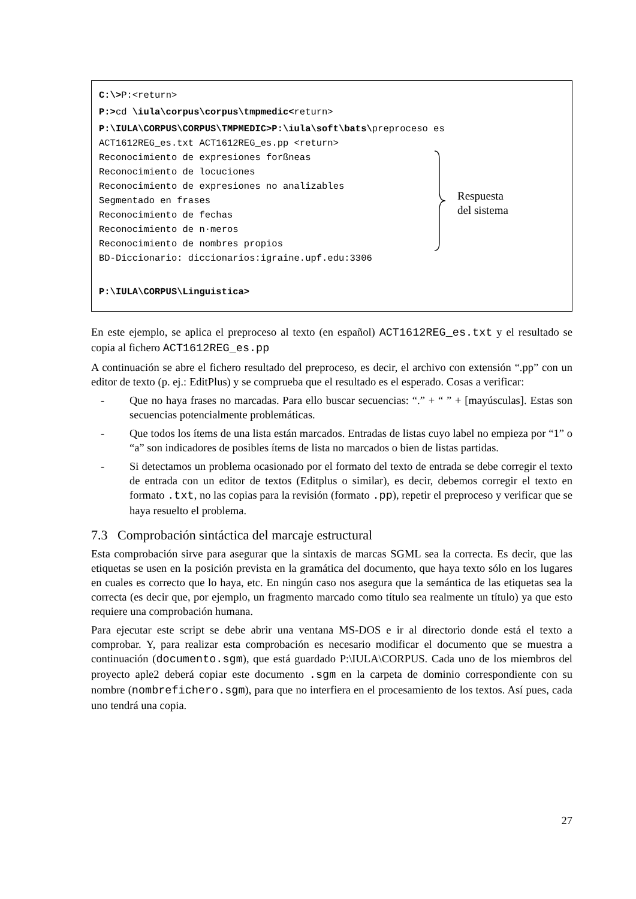C:\>P:<return>
P:>cd \iula\corpus\corpus\tmpmedic<return>
P:\IULA\CORPUS\CORPUS\TMPMEDIC>P:\iula\soft\bats\preproceso es
ACT1612REG_es.txt ACT1612REG_es.pp <return>
Reconocimiento de expresiones forßneas
Reconocimiento de locuciones
Reconocimiento de expresiones no analizables
Segmentado en frases
Reconocimiento de fechas
Reconocimiento de n·meros
Reconocimiento de nombres propios
BD-Diccionario: diccionarios:igraine.upf.edu:3306
P:\IULA\CORPUS\Linguistica>
Respuesta
del sistema
En este ejemplo, se aplica el preproceso al texto (en español) ACT1612REG_es.txt y el resultado se copia al fichero ACT1612REG_es.pp
A continuación se abre el fichero resultado del preproceso, es decir, el archivo con extensión “.pp” con un editor de texto (p. ej.: EditPlus) y se comprueba que el resultado es el esperado. Cosas a verificar:
- Que no haya frases no marcadas. Para ello buscar secuencias: “.” + “ ” + [mayúsculas]. Estas son secuencias potencialmente problemáticas.
- Que todos los ítems de una lista están marcados. Entradas de listas cuyo label no empieza por “1” o “a” son indicadores de posibles ítems de lista no marcados o bien de listas partidas.
- Si detectamos un problema ocasionado por el formato del texto de entrada se debe corregir el texto de entrada con un editor de textos (Editplus o similar), es decir, debemos corregir el texto en formato .txt, no las copias para la revisión (formato .pp), repetir el preproceso y verificar que se haya resuelto el problema.
7.3 Comprobación sintáctica del marcaje estructural
Esta comprobación sirve para asegurar que la sintaxis de marcas SGML sea la correcta. Es decir, que las etiquetas se usen en la posición prevista en la gramática del documento, que haya texto sólo en los lugares en cuales es correcto que lo haya, etc. En ningún caso nos asegura que la semántica de las etiquetas sea la correcta (es decir que, por ejemplo, un fragmento marcado como título sea realmente un título) ya que esto requiere una comprobación humana.
Para ejecutar este script se debe abrir una ventana MS-DOS e ir al directorio donde está el texto a comprobar. Y, para realizar esta comprobación es necesario modificar el documento que se muestra a continuación (documento.sgm), que está guardado P:\IULA\CORPUS. Cada uno de los miembros del proyecto aple2 deberá copiar este documento .sgm en la carpeta de dominio correspondiente con su nombre (nombrefichero.sgm), para que no interfiera en el procesamiento de los textos. Así pues, cada uno tendrá una copia.
27